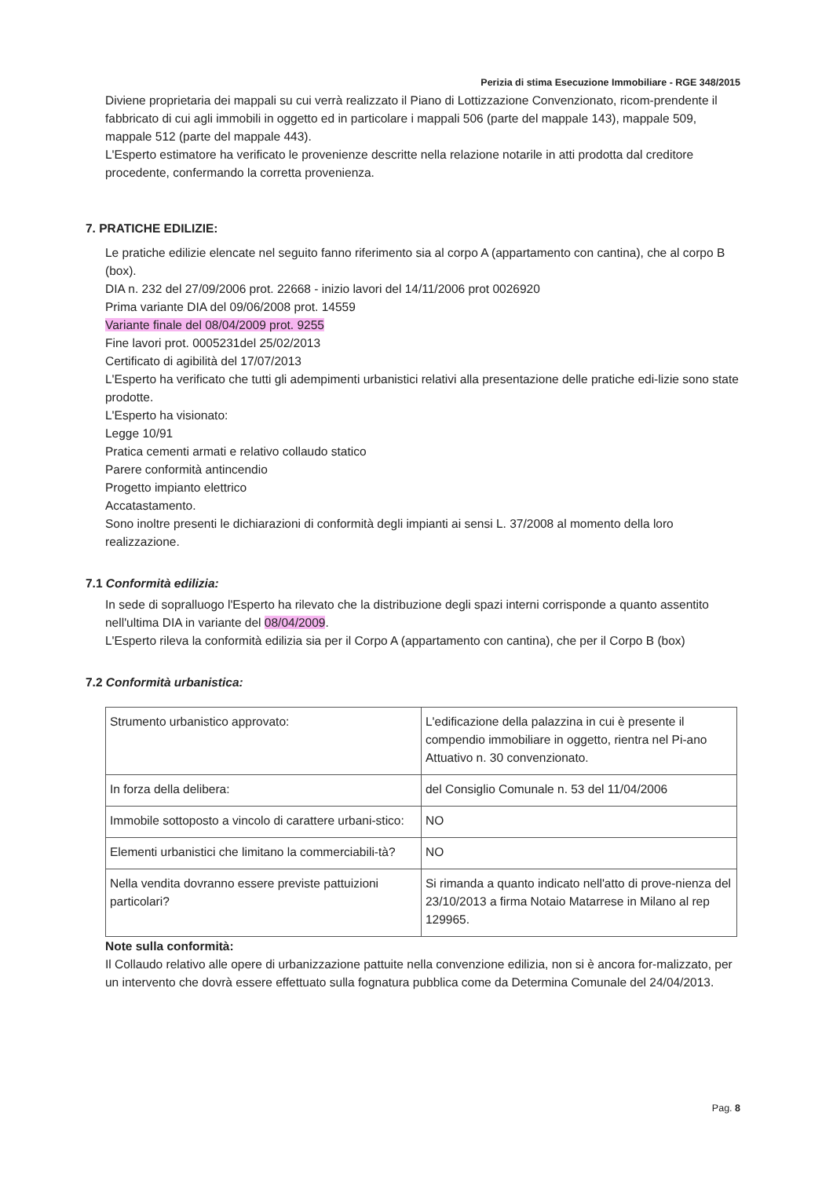Perizia di stima Esecuzione Immobiliare - RGE 348/2015
Diviene proprietaria dei mappali su cui verrà realizzato il Piano di Lottizzazione Convenzionato, ricom-prendente il fabbricato di cui agli immobili in oggetto ed in particolare i mappali 506 (parte del mappale 143), mappale 509, mappale 512 (parte del mappale 443).
L'Esperto estimatore ha verificato le provenienze descritte nella relazione notarile in atti prodotta dal creditore procedente, confermando la corretta provenienza.
7. PRATICHE EDILIZIE:
Le pratiche edilizie elencate nel seguito fanno riferimento sia al corpo A (appartamento con cantina), che al corpo B (box).
DIA n. 232 del 27/09/2006 prot. 22668 - inizio lavori del 14/11/2006 prot 0026920
Prima variante DIA del 09/06/2008 prot. 14559
Variante finale del 08/04/2009 prot. 9255
Fine lavori prot. 0005231del 25/02/2013
Certificato di agibilità del 17/07/2013
L'Esperto ha verificato che tutti gli adempimenti urbanistici relativi alla presentazione delle pratiche edi-lizie sono state prodotte.
L'Esperto ha visionato:
Legge 10/91
Pratica cementi armati e relativo collaudo statico
Parere conformità antincendio
Progetto impianto elettrico
Accatastamento.
Sono inoltre presenti le dichiarazioni di conformità degli impianti ai sensi L. 37/2008 al momento della loro realizzazione.
7.1 Conformità edilizia:
In sede di sopralluogo l'Esperto ha rilevato che la distribuzione degli spazi interni corrisponde a quanto assentito nell'ultima DIA in variante del 08/04/2009.
L'Esperto rileva la conformità edilizia sia per il Corpo A (appartamento con cantina), che per il Corpo B (box)
7.2 Conformità urbanistica:
| Strumento urbanistico approvato: | L'edificazione della palazzina in cui è presente il compendio immobiliare in oggetto, rientra nel Pi-ano Attuativo n. 30 convenzionato. |
| In forza della delibera: | del Consiglio Comunale n. 53 del 11/04/2006 |
| Immobile sottoposto a vincolo di carattere urbani-stico: | NO |
| Elementi urbanistici che limitano la commerciabili-tà? | NO |
| Nella vendita dovranno essere previste pattuizioni particolari? | Si rimanda a quanto indicato nell'atto di prove-nienza del 23/10/2013 a firma Notaio Matarrese in Milano al rep 129965. |
Note sulla conformità:
Il Collaudo relativo alle opere di urbanizzazione pattuite nella convenzione edilizia, non si è ancora for-malizzato, per un intervento che dovrà essere effettuato sulla fognatura pubblica come da Determina Comunale del 24/04/2013.
Pag. 8